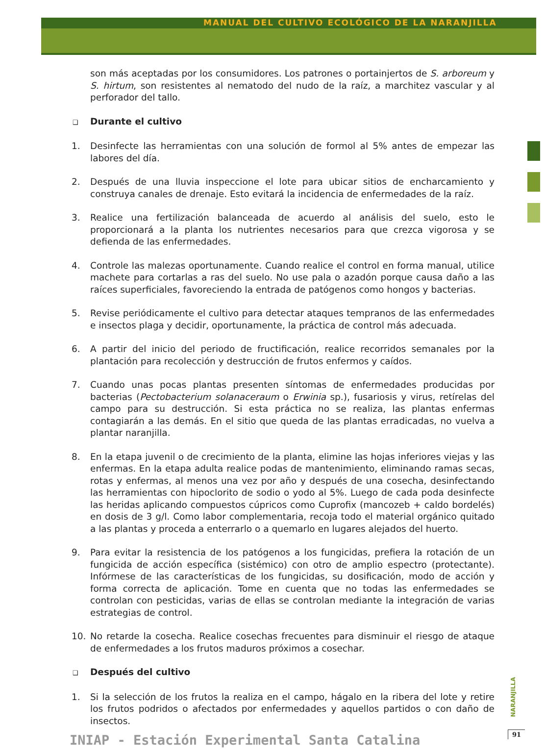MANUAL DEL CULTIVO ECOLÓGICO DE LA NARANJILLA
son más aceptadas por los consumidores. Los patrones o portainjertos de S. arboreum y S. hirtum, son resistentes al nematodo del nudo de la raíz, a marchitez vascular y al perforador del tallo.
❑ Durante el cultivo
1. Desinfecte las herramientas con una solución de formol al 5% antes de empezar las labores del día.
2. Después de una lluvia inspeccione el lote para ubicar sitios de encharcamiento y construya canales de drenaje. Esto evitará la incidencia de enfermedades de la raíz.
3. Realice una fertilización balanceada de acuerdo al análisis del suelo, esto le proporcionará a la planta los nutrientes necesarios para que crezca vigorosa y se defienda de las enfermedades.
4. Controle las malezas oportunamente. Cuando realice el control en forma manual, utilice machete para cortarlas a ras del suelo. No use pala o azadón porque causa daño a las raíces superficiales, favoreciendo la entrada de patógenos como hongos y bacterias.
5. Revise periódicamente el cultivo para detectar ataques tempranos de las enfermedades e insectos plaga y decidir, oportunamente, la práctica de control más adecuada.
6. A partir del inicio del periodo de fructificación, realice recorridos semanales por la plantación para recolección y destrucción de frutos enfermos y caídos.
7. Cuando unas pocas plantas presenten síntomas de enfermedades producidas por bacterias (Pectobacterium solanaceraum o Erwinia sp.), fusariosis y virus, retírelas del campo para su destrucción. Si esta práctica no se realiza, las plantas enfermas contagiarán a las demás. En el sitio que queda de las plantas erradicadas, no vuelva a plantar naranjilla.
8. En la etapa juvenil o de crecimiento de la planta, elimine las hojas inferiores viejas y las enfermas. En la etapa adulta realice podas de mantenimiento, eliminando ramas secas, rotas y enfermas, al menos una vez por año y después de una cosecha, desinfectando las herramientas con hipoclorito de sodio o yodo al 5%. Luego de cada poda desinfecte las heridas aplicando compuestos cúpricos como Cuprofix (mancozeb + caldo bordelés) en dosis de 3 g/l. Como labor complementaria, recoja todo el material orgánico quitado a las plantas y proceda a enterrarlo o a quemarlo en lugares alejados del huerto.
9. Para evitar la resistencia de los patógenos a los fungicidas, prefiera la rotación de un fungicida de acción específica (sistémico) con otro de amplio espectro (protectante). Infórmese de las características de los fungicidas, su dosificación, modo de acción y forma correcta de aplicación. Tome en cuenta que no todas las enfermedades se controlan con pesticidas, varias de ellas se controlan mediante la integración de varias estrategias de control.
10. No retarde la cosecha. Realice cosechas frecuentes para disminuir el riesgo de ataque de enfermedades a los frutos maduros próximos a cosechar.
❑ Después del cultivo
1. Si la selección de los frutos la realiza en el campo, hágalo en la ribera del lote y retire los frutos podridos o afectados por enfermedades y aquellos partidos o con daño de insectos.
NARANJILLA
INIAP - Estación Experimental Santa Catalina
91